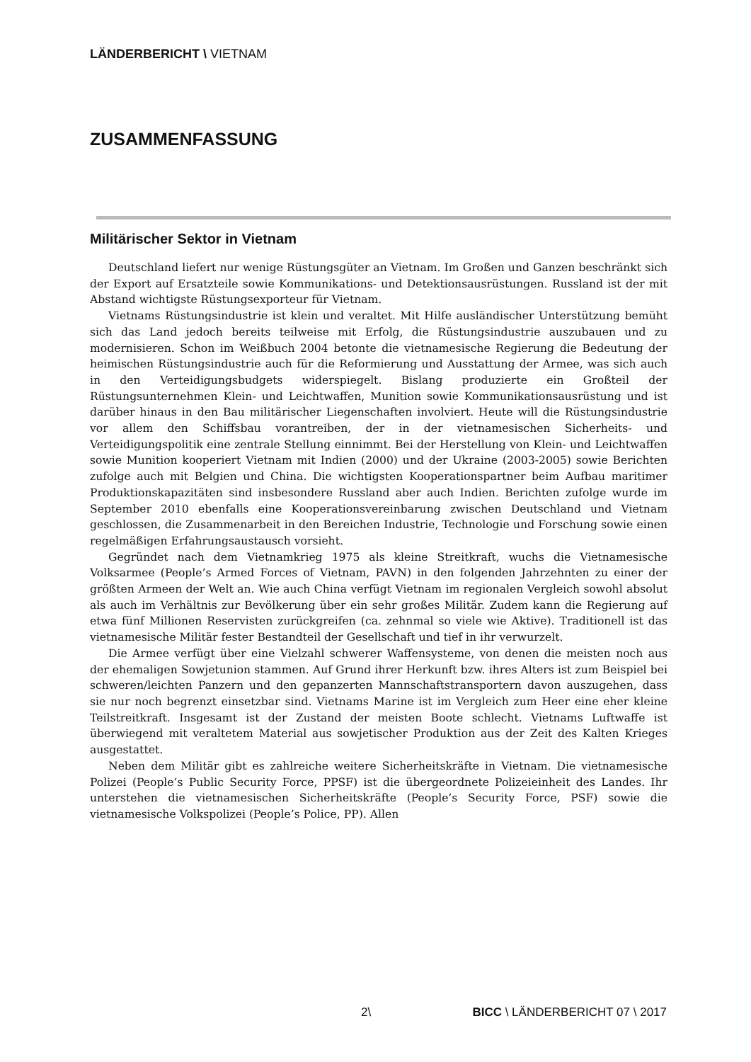LÄNDERBERICHT \ VIETNAM
ZUSAMMENFASSUNG
Militärischer Sektor in Vietnam
Deutschland liefert nur wenige Rüstungsgüter an Vietnam. Im Großen und Ganzen beschränkt sich der Export auf Ersatzteile sowie Kommunikations- und Detektionsausrüstungen. Russland ist der mit Abstand wichtigste Rüstungsexporteur für Vietnam.
Vietnams Rüstungsindustrie ist klein und veraltet. Mit Hilfe ausländischer Unterstützung bemüht sich das Land jedoch bereits teilweise mit Erfolg, die Rüstungsindustrie auszubauen und zu modernisieren. Schon im Weißbuch 2004 betonte die vietnamesische Regierung die Bedeutung der heimischen Rüstungsindustrie auch für die Reformierung und Ausstattung der Armee, was sich auch in den Verteidigungsbudgets widerspiegelt. Bislang produzierte ein Großteil der Rüstungsunternehmen Klein- und Leichtwaffen, Munition sowie Kommunikationsausrüstung und ist darüber hinaus in den Bau militärischer Liegenschaften involviert. Heute will die Rüstungsindustrie vor allem den Schiffsbau vorantreiben, der in der vietnamesischen Sicherheits- und Verteidigungspolitik eine zentrale Stellung einnimmt. Bei der Herstellung von Klein- und Leichtwaffen sowie Munition kooperiert Vietnam mit Indien (2000) und der Ukraine (2003-2005) sowie Berichten zufolge auch mit Belgien und China. Die wichtigsten Kooperationspartner beim Aufbau maritimer Produktionskapazitäten sind insbesondere Russland aber auch Indien. Berichten zufolge wurde im September 2010 ebenfalls eine Kooperationsvereinbarung zwischen Deutschland und Vietnam geschlossen, die Zusammenarbeit in den Bereichen Industrie, Technologie und Forschung sowie einen regelmäßigen Erfahrungsaustausch vorsieht.
Gegründet nach dem Vietnamkrieg 1975 als kleine Streitkraft, wuchs die Vietnamesische Volksarmee (People’s Armed Forces of Vietnam, PAVN) in den folgenden Jahrzehnten zu einer der größten Armeen der Welt an. Wie auch China verfügt Vietnam im regionalen Vergleich sowohl absolut als auch im Verhältnis zur Bevölkerung über ein sehr großes Militär. Zudem kann die Regierung auf etwa fünf Millionen Reservisten zurückgreifen (ca. zehnmal so viele wie Aktive). Traditionell ist das vietnamesische Militär fester Bestandteil der Gesellschaft und tief in ihr verwurzelt.
Die Armee verfügt über eine Vielzahl schwerer Waffensysteme, von denen die meisten noch aus der ehemaligen Sowjetunion stammen. Auf Grund ihrer Herkunft bzw. ihres Alters ist zum Beispiel bei schweren/leichten Panzern und den gepanzerten Mannschaftstransportern davon auszugehen, dass sie nur noch begrenzt einsetzbar sind. Vietnams Marine ist im Vergleich zum Heer eine eher kleine Teilstreitkraft. Insgesamt ist der Zustand der meisten Boote schlecht. Vietnams Luftwaffe ist überwiegend mit veraltetem Material aus sowjetischer Produktion aus der Zeit des Kalten Krieges ausgestattet.
Neben dem Militär gibt es zahlreiche weitere Sicherheitskräfte in Vietnam. Die vietnamesische Polizei (People’s Public Security Force, PPSF) ist die übergeordnete Polizeieinheit des Landes. Ihr unterstehen die vietnamesischen Sicherheitskräfte (People’s Security Force, PSF) sowie die vietnamesische Volkspolizei (People’s Police, PP). Allen
2\ BICC \ LÄNDERBERICHT 07 \ 2017